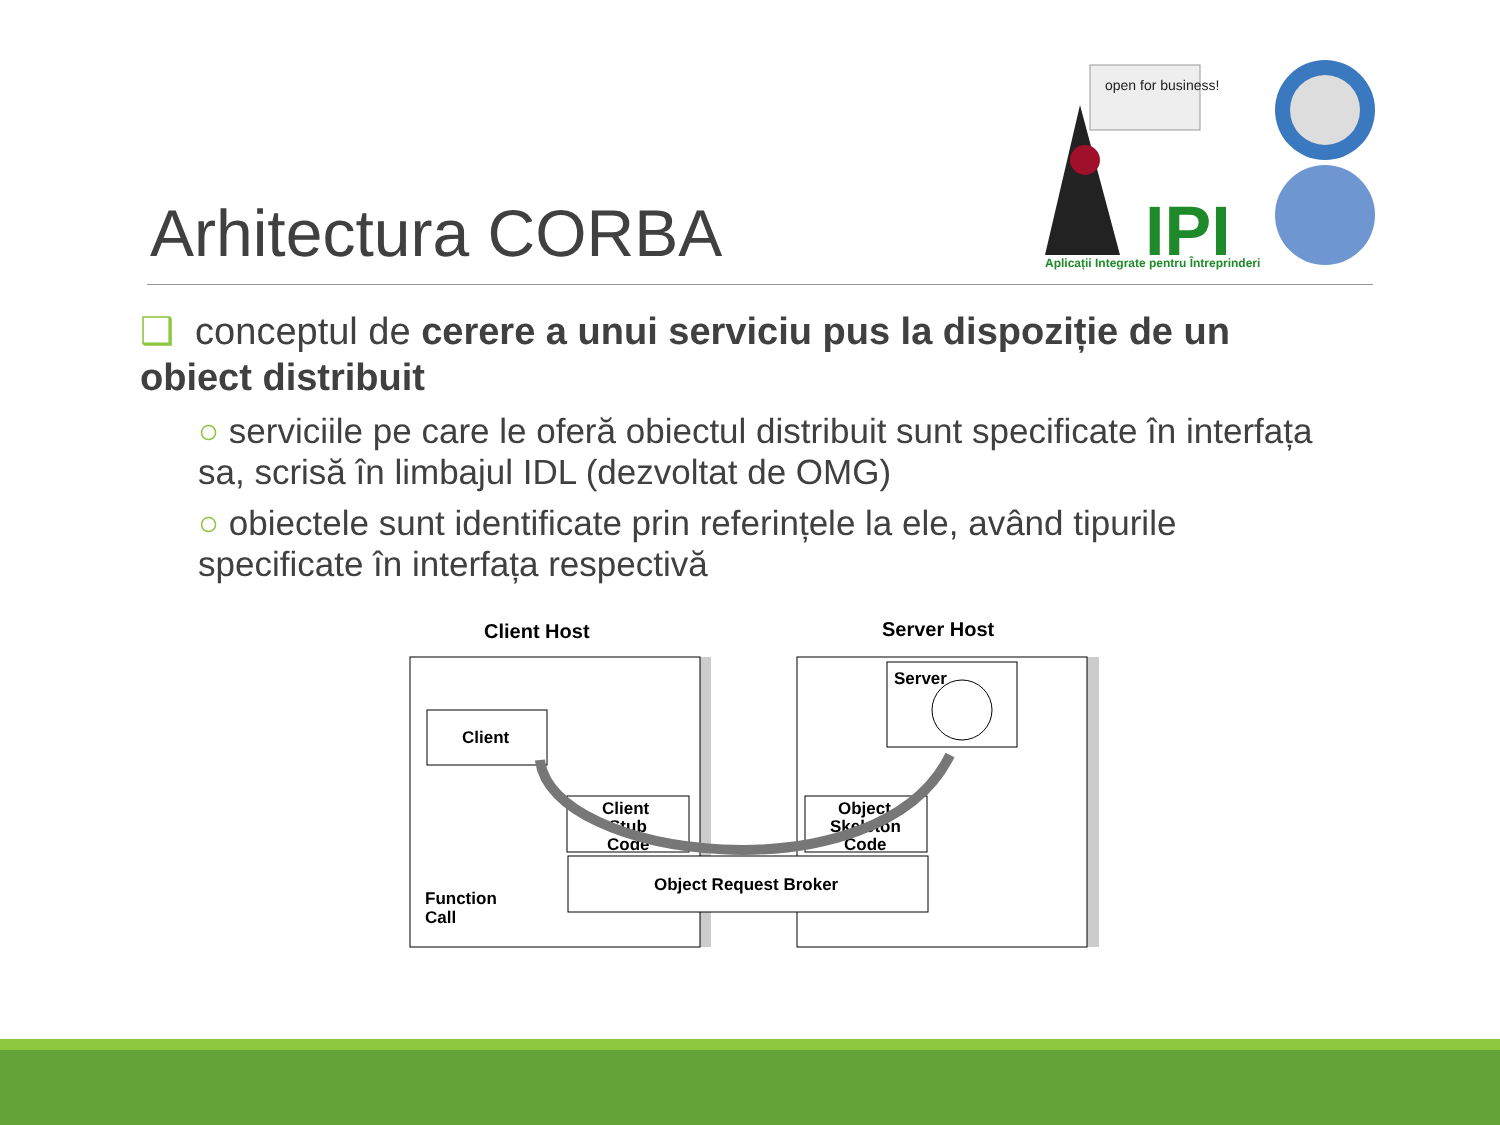Arhitectura CORBA
open for business!
IPI
Aplicații Integrate pentru Întreprinderi
❑ conceptul de cerere a unui serviciu pus la dispoziție de un obiect distribuit
○ serviciile pe care le oferă obiectul distribuit sunt specificate în interfața sa, scrisă în limbajul IDL (dezvoltat de OMG)
○ obiectele sunt identificate prin referințele la ele, având tipurile specificate în interfața respectivă
Client Host
Server Host
Client
Client
Stub
Code
Object
Skeleton
Code
Server
Object Request Broker
Function
Call